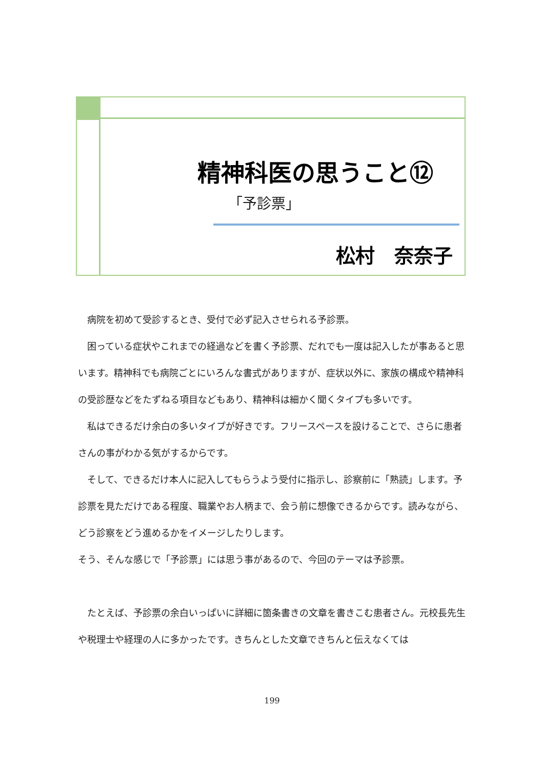精神科医の思うこと⑫
「予診票」
松村　奈奈子
　病院を初めて受診するとき、受付で必ず記入させられる予診票。
　困っている症状やこれまでの経過などを書く予診票、だれでも一度は記入したが事あると思います。精神科でも病院ごとにいろんな書式がありますが、症状以外に、家族の構成や精神科の受診歴などをたずねる項目などもあり、精神科は細かく聞くタイプも多いです。
　私はできるだけ余白の多いタイプが好きです。フリースペースを設けることで、さらに患者さんの事がわかる気がするからです。
　そして、できるだけ本人に記入してもらうよう受付に指示し、診察前に「熟読」します。予診票を見ただけである程度、職業やお人柄まで、会う前に想像できるからです。読みながら、どう診察をどう進めるかをイメージしたりします。
そう、そんな感じで「予診票」には思う事があるので、今回のテーマは予診票。
　たとえば、予診票の余白いっぱいに詳細に箇条書きの文章を書きこむ患者さん。元校長先生や税理士や経理の人に多かったです。きちんとした文章できちんと伝えなくては
199